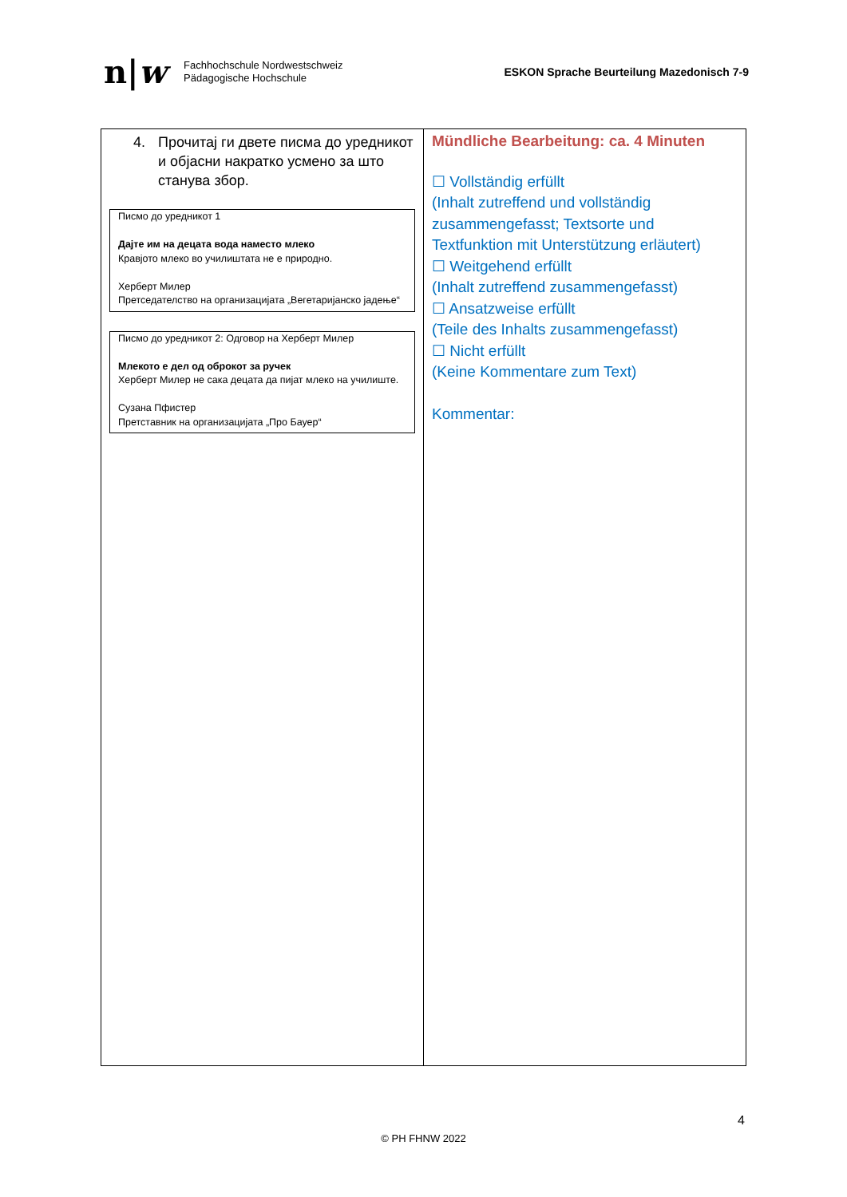n|w
Fachhochschule Nordwestschweiz
Pädagogische Hochschule
ESKON Sprache Beurteilung Mazedonisch 7-9
| 4. Прочитај ги двете писма до уредникот и објасни накратко усмено за што станува збор. Писмо до уредникот 1 Дајте им на децата вода наместо млеко Кравјото млеко во училиштата не е природно. Херберт Милер Претседателство на организацијата „Вегетаријанско јадење“ Писмо до уредникот 2: Одговор на Херберт Милер Млекото е дел од оброкот за ручек Херберт Милер не сака децата да пијат млеко на училиште. Сузана Пфистер Претставник на организацијата „Про Бауер“ | Mündliche Bearbeitung: ca. 4 Minuten ☐ Vollständig erfüllt (Inhalt zutreffend und vollständig zusammengefasst; Textsorte und Textfunktion mit Unterstützung erläutert) ☐ Weitgehend erfüllt (Inhalt zutreffend zusammengefasst) ☐ Ansatzweise erfüllt (Teile des Inhalts zusammengefasst) ☐ Nicht erfüllt (Keine Kommentare zum Text) Kommentar: |
4
© PH FHNW 2022